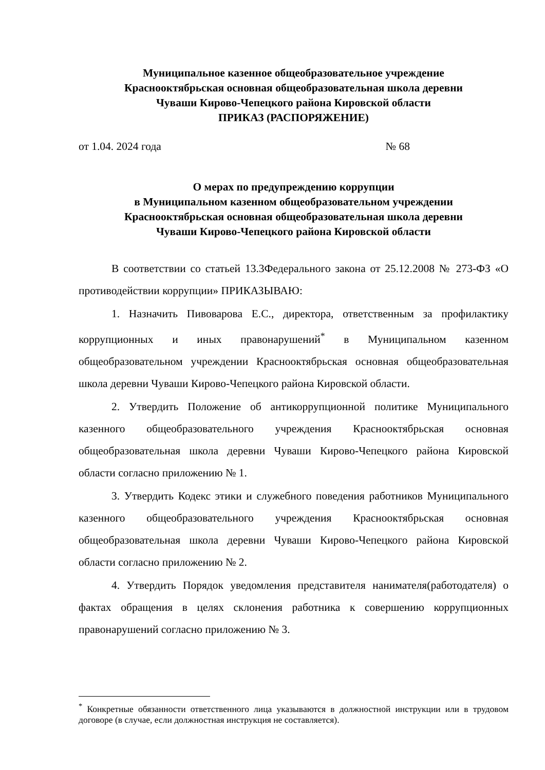Муниципальное казенное общеобразовательное учреждение
Краснооктябрьская основная общеобразовательная школа деревни
Чуваши Кирово-Чепецкого района Кировской области
ПРИКАЗ (РАСПОРЯЖЕНИЕ)
от 1.04. 2024 года № 68
О мерах по предупреждению коррупции
в Муниципальном казенном общеобразовательном учреждении
Краснооктябрьская основная общеобразовательная школа деревни
Чуваши Кирово-Чепецкого района Кировской области
В соответствии со статьей 13.3Федерального закона от 25.12.2008 № 273-ФЗ «О противодействии коррупции» ПРИКАЗЫВАЮ:
1. Назначить Пивоварова Е.С., директора, ответственным за профилактику коррупционных и иных правонарушений<sup>*</sup> в Муниципальном казенном общеобразовательном учреждении Краснооктябрьская основная общеобразовательная школа деревни Чуваши Кирово-Чепецкого района Кировской области.
2. Утвердить Положение об антикоррупционной политике Муниципального казенного общеобразовательного учреждения Краснооктябрьская основная общеобразовательная школа деревни Чуваши Кирово-Чепецкого района Кировской области согласно приложению № 1.
3. Утвердить Кодекс этики и служебного поведения работников Муниципального казенного общеобразовательного учреждения Краснооктябрьская основная общеобразовательная школа деревни Чуваши Кирово-Чепецкого района Кировской области согласно приложению № 2.
4. Утвердить Порядок уведомления представителя нанимателя(работодателя) о фактах обращения в целях склонения работника к совершению коррупционных правонарушений согласно приложению № 3.
<sup>*</sup> Конкретные обязанности ответственного лица указываются в должностной инструкции или в трудовом договоре (в случае, если должностная инструкция не составляется).